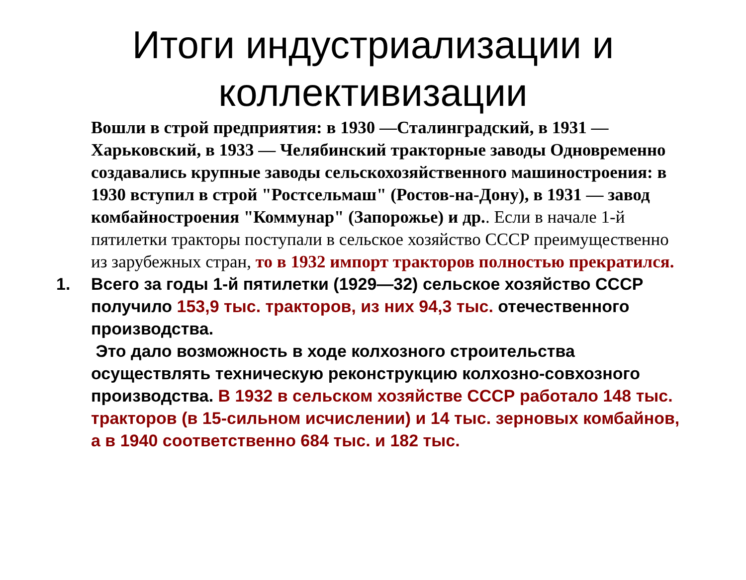Итоги индустриализации и коллективизации
Вошли в строй предприятия: в 1930 —Сталинградский, в 1931 — Харьковский, в 1933 — Челябинский тракторные заводы Одновременно создавались крупные заводы сельскохозяйственного машиностроения: в 1930 вступил в строй "Ростсельмаш" (Ростов-на-Дону), в 1931 — завод комбайностроения "Коммунар" (Запорожье) и др.. Если в начале 1-й пятилетки тракторы поступали в сельское хозяйство СССР преимущественно из зарубежных стран, то в 1932 импорт тракторов полностью прекратился.
1. Всего за годы 1-й пятилетки (1929—32) сельское хозяйство СССР получило 153,9 тыс. тракторов, из них 94,3 тыс. отечественного производства.
Это дало возможность в ходе колхозного строительства осуществлять техническую реконструкцию колхозно-совхозного производства. В 1932 в сельском хозяйстве СССР работало 148 тыс. тракторов (в 15-сильном исчислении) и 14 тыс. зерновых комбайнов, а в 1940 соответственно 684 тыс. и 182 тыс.